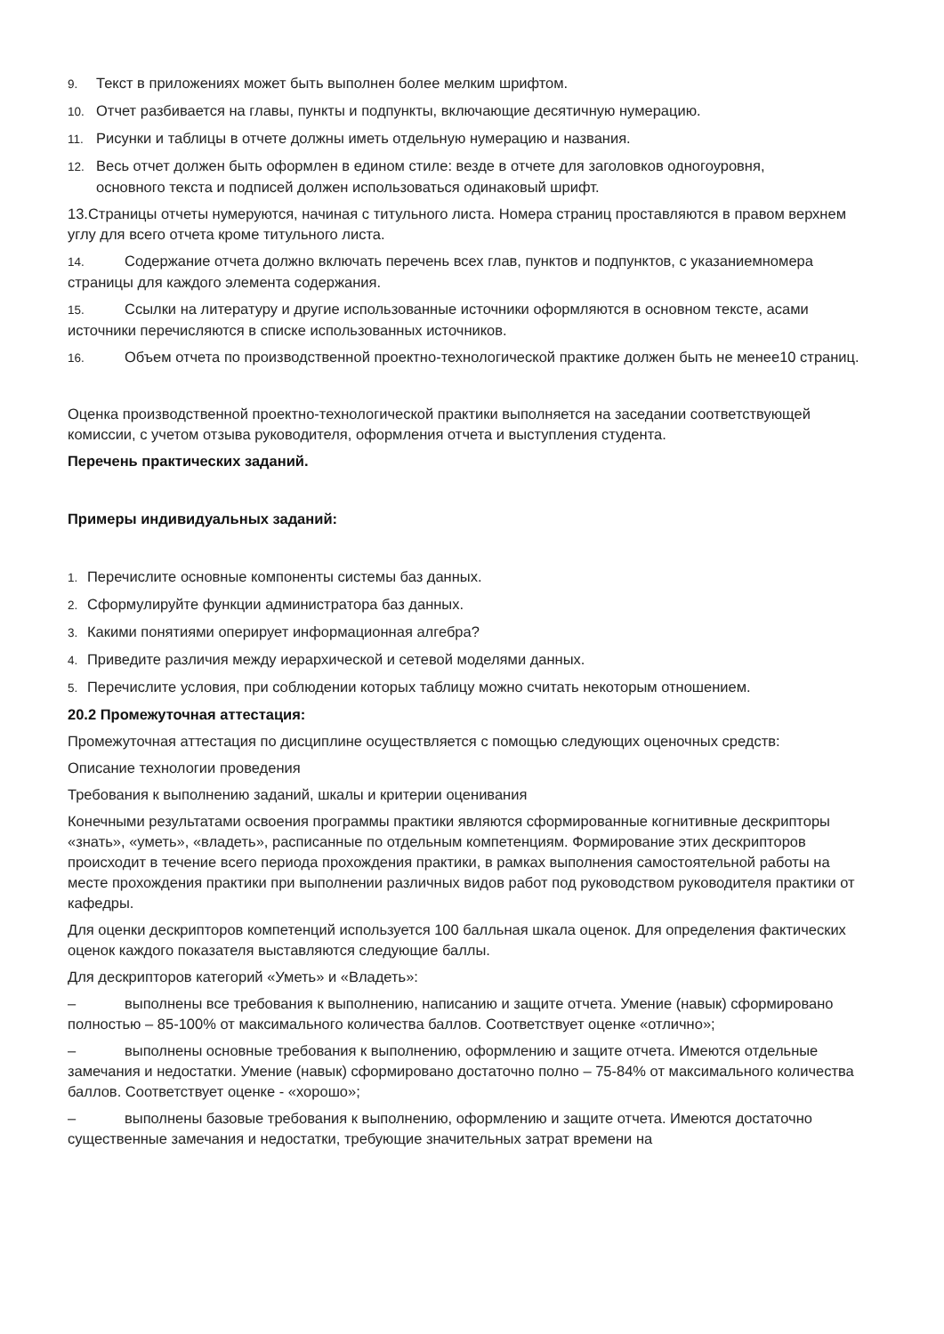9. Текст в приложениях может быть выполнен более мелким шрифтом.
10. Отчет разбивается на главы, пункты и подпункты, включающие десятичную нумерацию.
11. Рисунки и таблицы в отчете должны иметь отдельную нумерацию и названия.
12. Весь отчет должен быть оформлен в едином стиле: везде в отчете для заголовков одногоуровня,
основного текста и подписей должен использоваться одинаковый шрифт.
13.Страницы отчеты нумеруются, начиная с титульного листа. Номера страниц проставляются в правом верхнем углу для всего отчета кроме титульного листа.
14. Содержание отчета должно включать перечень всех глав, пунктов и подпунктов, с указаниемномера страницы для каждого элемента содержания.
15. Ссылки на литературу и другие использованные источники оформляются в основном тексте, асами источники перечисляются в списке использованных источников.
16. Объем отчета по производственной проектно-технологической практике должен быть не менее10 страниц.
Оценка производственной проектно-технологической практики выполняется на заседании соответствующей комиссии, с учетом отзыва руководителя, оформления отчета и выступления студента.
Перечень практических заданий.
Примеры индивидуальных заданий:
1. Перечислите основные компоненты системы баз данных.
2. Сформулируйте функции администратора баз данных.
3. Какими понятиями оперирует информационная алгебра?
4. Приведите различия между иерархической и сетевой моделями данных.
5. Перечислите условия, при соблюдении которых таблицу можно считать некоторым отношением.
20.2 Промежуточная аттестация:
Промежуточная аттестация по дисциплине осуществляется с помощью следующих оценочных средств:
Описание технологии проведения
Требования к выполнению заданий, шкалы и критерии оценивания
Конечными результатами освоения программы практики являются сформированные когнитивные дескрипторы «знать», «уметь», «владеть», расписанные по отдельным компетенциям. Формирование этих дескрипторов происходит в течение всего периода прохождения практики, в рамках выполнения самостоятельной работы на месте прохождения практики при выполнении различных видов работ под руководством руководителя практики от кафедры.
Для оценки дескрипторов компетенций используется 100 балльная шкала оценок. Для определения фактических оценок каждого показателя выставляются следующие баллы.
Для дескрипторов категорий «Уметь» и «Владеть»:
– выполнены все требования к выполнению, написанию и защите отчета. Умение (навык) сформировано полностью – 85-100% от максимального количества баллов. Соответствует оценке «отлично»;
– выполнены основные требования к выполнению, оформлению и защите отчета. Имеются отдельные замечания и недостатки. Умение (навык) сформировано достаточно полно – 75-84% от максимального количества баллов. Соответствует оценке - «хорошо»;
– выполнены базовые требования к выполнению, оформлению и защите отчета. Имеются достаточно существенные замечания и недостатки, требующие значительных затрат времени на